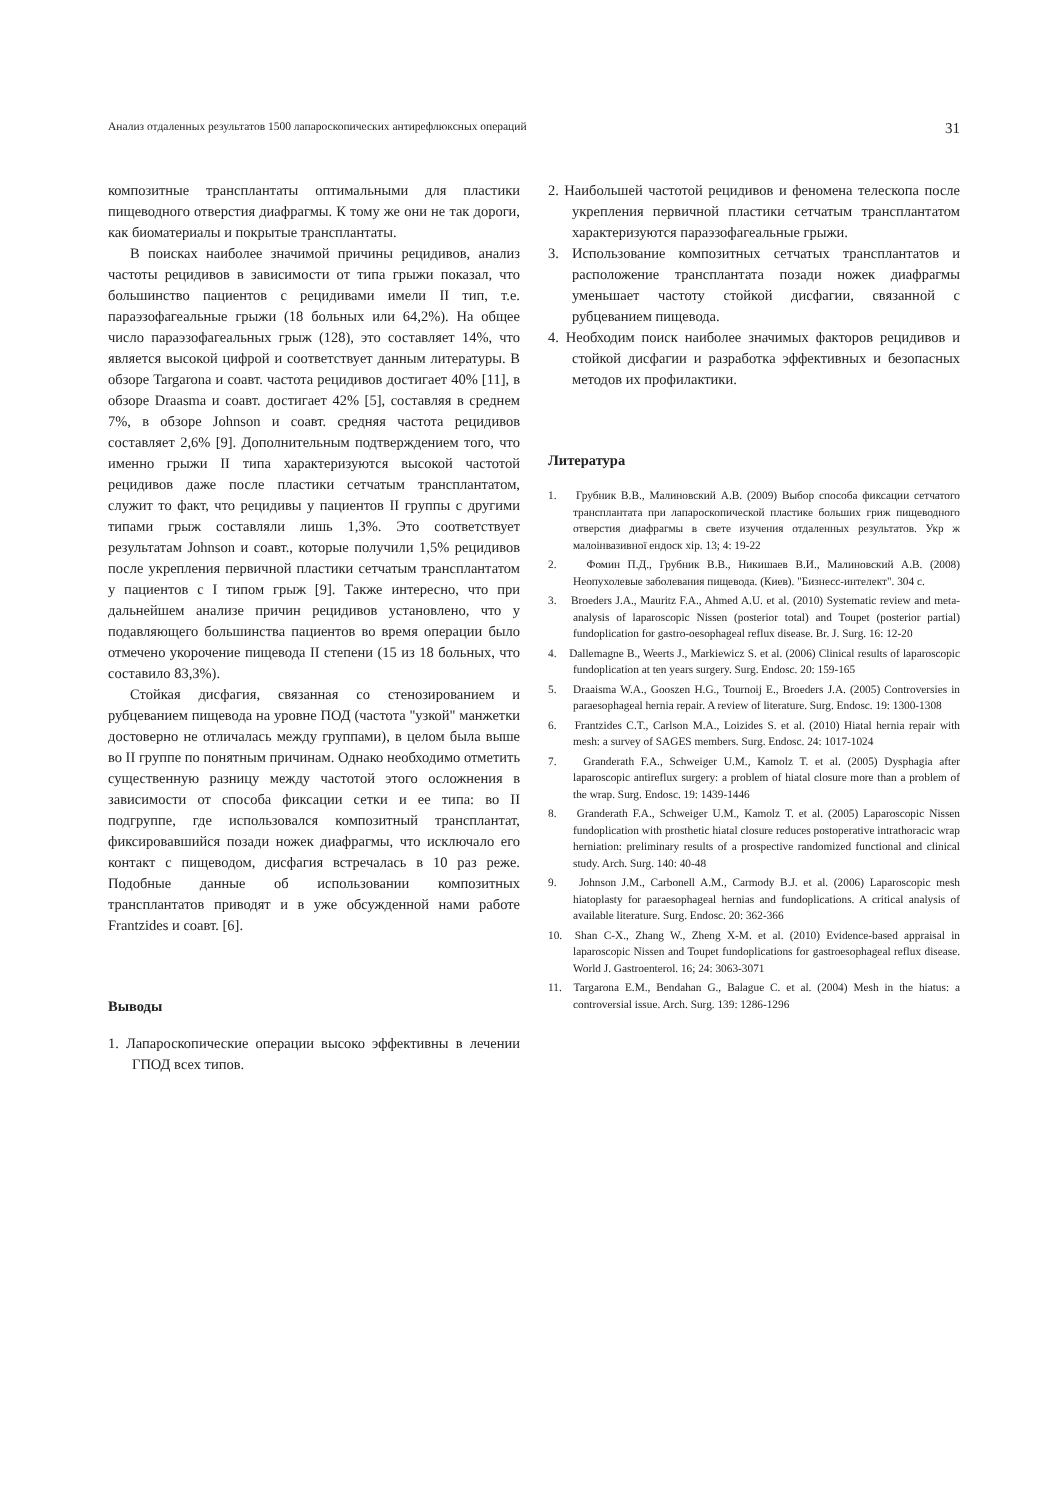Анализ отдаленных результатов 1500 лапароскопических антирефлюксных операций 31
композитные трансплантаты оптимальными для пластики пищеводного отверстия диафрагмы. К тому же они не так дороги, как биоматериалы и покрытые трансплантаты.
В поисках наиболее значимой причины рецидивов, анализ частоты рецидивов в зависимости от типа грыжи показал, что большинство пациентов с рецидивами имели II тип, т.е. параэзофагеальные грыжи (18 больных или 64,2%). На общее число параэзофагеальных грыж (128), это составляет 14%, что является высокой цифрой и соответствует данным литературы. В обзоре Targarona и соавт. частота рецидивов достигает 40% [11], в обзоре Draasma и соавт. достигает 42% [5], составляя в среднем 7%, в обзоре Johnson и соавт. средняя частота рецидивов составляет 2,6% [9]. Дополнительным подтверждением того, что именно грыжи II типа характеризуются высокой частотой рецидивов даже после пластики сетчатым трансплантатом, служит то факт, что рецидивы у пациентов II группы с другими типами грыж составляли лишь 1,3%. Это соответствует результатам Johnson и соавт., которые получили 1,5% рецидивов после укрепления первичной пластики сетчатым трансплантатом у пациентов с I типом грыж [9]. Также интересно, что при дальнейшем анализе причин рецидивов установлено, что у подавляющего большинства пациентов во время операции было отмечено укорочение пищевода II степени (15 из 18 больных, что составило 83,3%).
Стойкая дисфагия, связанная со стенозированием и рубцеванием пищевода на уровне ПОД (частота "узкой" манжетки достоверно не отличалась между группами), в целом была выше во II группе по понятным причинам. Однако необходимо отметить существенную разницу между частотой этого осложнения в зависимости от способа фиксации сетки и ее типа: во II подгруппе, где использовался композитный трансплантат, фиксировавшийся позади ножек диафрагмы, что исключало его контакт с пищеводом, дисфагия встречалась в 10 раз реже. Подобные данные об использовании композитных трансплантатов приводят и в уже обсужденной нами работе Frantzides и соавт. [6].
Выводы
1. Лапароскопические операции высоко эффективны в лечении ГПОД всех типов.
2. Наибольшей частотой рецидивов и феномена телескопа после укрепления первичной пластики сетчатым трансплантатом характеризуются параэзофагеальные грыжи.
3. Использование композитных сетчатых трансплантатов и расположение трансплантата позади ножек диафрагмы уменьшает частоту стойкой дисфагии, связанной с рубцеванием пищевода.
4. Необходим поиск наиболее значимых факторов рецидивов и стойкой дисфагии и разработка эффективных и безопасных методов их профилактики.
Литература
1. Грубник В.В., Малиновский А.В. (2009) Выбор способа фиксации сетчатого трансплантата при лапароскопической пластике больших гриж пищеводного отверстия диафрагмы в свете изучения отдаленных результатов. Укр ж малоінвазивної ендоск хір. 13; 4: 19-22
2. Фомин П.Д., Грубник В.В., Никишаев В.И., Малиновский А.В. (2008) Неопухолевые заболевания пищевода. (Киев). "Бизнесс-интелект". 304 с.
3. Broeders J.A., Mauritz F.A., Ahmed A.U. et al. (2010) Systematic review and meta-analysis of laparoscopic Nissen (posterior total) and Toupet (posterior partial) fundoplication for gastro-oesophageal reflux disease. Br. J. Surg. 16: 12-20
4. Dallemagne B., Weerts J., Markiewicz S. et al. (2006) Clinical results of laparoscopic fundoplication at ten years surgery. Surg. Endosc. 20: 159-165
5. Draaisma W.A., Gooszen H.G., Tournoij E., Broeders J.A. (2005) Controversies in paraesophageal hernia repair. A review of literature. Surg. Endosc. 19: 1300-1308
6. Frantzides C.T., Carlson M.A., Loizides S. et al. (2010) Hiatal hernia repair with mesh: a survey of SAGES members. Surg. Endosc. 24: 1017-1024
7. Granderath F.A., Schweiger U.M., Kamolz T. et al. (2005) Dysphagia after laparoscopic antireflux surgery: a problem of hiatal closure more than a problem of the wrap. Surg. Endosc. 19: 1439-1446
8. Granderath F.A., Schweiger U.M., Kamolz T. et al. (2005) Laparoscopic Nissen fundoplication with prosthetic hiatal closure reduces postoperative intrathoracic wrap herniation: preliminary results of a prospective randomized functional and clinical study. Arch. Surg. 140: 40-48
9. Johnson J.M., Carbonell A.M., Carmody B.J. et al. (2006) Laparoscopic mesh hiatoplasty for paraesophageal hernias and fundoplications. A critical analysis of available literature. Surg. Endosc. 20: 362-366
10. Shan C-X., Zhang W., Zheng X-M. et al. (2010) Evidence-based appraisal in laparoscopic Nissen and Toupet fundoplications for gastroesophageal reflux disease. World J. Gastroenterol. 16; 24: 3063-3071
11. Targarona E.M., Bendahan G., Balague C. et al. (2004) Mesh in the hiatus: a controversial issue. Arch. Surg. 139: 1286-1296